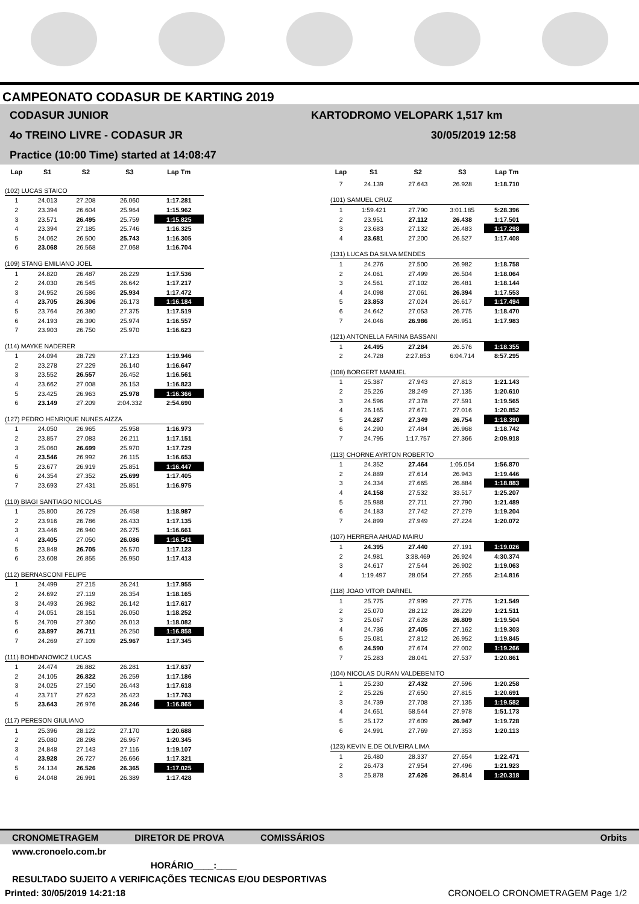CAMPEONATO CODASUR DE KARTING 2019
CODASUR JUNIOR
4o TREINO LIVRE - CODASUR JR
Practice (10:00 Time) started at 14:08:47
KARTODROMO VELOPARK 1,517 km
30/05/2019 12:58
| Lap | S1 | S2 | S3 | Lap Tm |
| --- | --- | --- | --- | --- |
| (102) LUCAS STAICO | | | | |
| 1 | 24.013 | 27.208 | 26.060 | 1:17.281 |
| 2 | 23.394 | 26.604 | 25.964 | 1:15.962 |
| 3 | 23.571 | 26.495 | 25.759 | 1:15.825 |
| 4 | 23.394 | 27.185 | 25.746 | 1:16.325 |
| 5 | 24.062 | 26.500 | 25.743 | 1:16.305 |
| 6 | 23.068 | 26.568 | 27.068 | 1:16.704 |
| (109) STANG EMILIANO JOEL | | | | |
| 1 | 24.820 | 26.487 | 26.229 | 1:17.536 |
| 2 | 24.030 | 26.545 | 26.642 | 1:17.217 |
| 3 | 24.952 | 26.586 | 25.934 | 1:17.472 |
| 4 | 23.705 | 26.306 | 26.173 | 1:16.184 |
| 5 | 23.764 | 26.380 | 27.375 | 1:17.519 |
| 6 | 24.193 | 26.390 | 25.974 | 1:16.557 |
| 7 | 23.903 | 26.750 | 25.970 | 1:16.623 |
| (114) MAYKE NADERER | | | | |
| 1 | 24.094 | 28.729 | 27.123 | 1:19.946 |
| 2 | 23.278 | 27.229 | 26.140 | 1:16.647 |
| 3 | 23.552 | 26.557 | 26.452 | 1:16.561 |
| 4 | 23.662 | 27.008 | 26.153 | 1:16.823 |
| 5 | 23.425 | 26.963 | 25.978 | 1:16.366 |
| 6 | 23.149 | 27.209 | 2:04.332 | 2:54.690 |
| (127) PEDRO HENRIQUE NUNES AIZZA | | | | |
| 1 | 24.050 | 26.965 | 25.958 | 1:16.973 |
| 2 | 23.857 | 27.083 | 26.211 | 1:17.151 |
| 3 | 25.060 | 26.699 | 25.970 | 1:17.729 |
| 4 | 23.546 | 26.992 | 26.115 | 1:16.653 |
| 5 | 23.677 | 26.919 | 25.851 | 1:16.447 |
| 6 | 24.354 | 27.352 | 25.699 | 1:17.405 |
| 7 | 23.693 | 27.431 | 25.851 | 1:16.975 |
| (110) BIAGI SANTIAGO NICOLAS | | | | |
| 1 | 25.800 | 26.729 | 26.458 | 1:18.987 |
| 2 | 23.916 | 26.786 | 26.433 | 1:17.135 |
| 3 | 23.446 | 26.940 | 26.275 | 1:16.661 |
| 4 | 23.405 | 27.050 | 26.086 | 1:16.541 |
| 5 | 23.848 | 26.705 | 26.570 | 1:17.123 |
| 6 | 23.608 | 26.855 | 26.950 | 1:17.413 |
| (112) BERNASCONI FELIPE | | | | |
| 1 | 24.499 | 27.215 | 26.241 | 1:17.955 |
| 2 | 24.692 | 27.119 | 26.354 | 1:18.165 |
| 3 | 24.493 | 26.982 | 26.142 | 1:17.617 |
| 4 | 24.051 | 28.151 | 26.050 | 1:18.252 |
| 5 | 24.709 | 27.360 | 26.013 | 1:18.082 |
| 6 | 23.897 | 26.711 | 26.250 | 1:16.858 |
| 7 | 24.269 | 27.109 | 25.967 | 1:17.345 |
| (111) BOHDANOWICZ LUCAS | | | | |
| 1 | 24.474 | 26.882 | 26.281 | 1:17.637 |
| 2 | 24.105 | 26.822 | 26.259 | 1:17.186 |
| 3 | 24.025 | 27.150 | 26.443 | 1:17.618 |
| 4 | 23.717 | 27.623 | 26.423 | 1:17.763 |
| 5 | 23.643 | 26.976 | 26.246 | 1:16.865 |
| (117) PERESON GIULIANO | | | | |
| 1 | 25.396 | 28.122 | 27.170 | 1:20.688 |
| 2 | 25.080 | 28.298 | 26.967 | 1:20.345 |
| 3 | 24.848 | 27.143 | 27.116 | 1:19.107 |
| 4 | 23.928 | 26.727 | 26.666 | 1:17.321 |
| 5 | 24.134 | 26.526 | 26.365 | 1:17.025 |
| 6 | 24.048 | 26.991 | 26.389 | 1:17.428 |
| Lap | S1 | S2 | S3 | Lap Tm |
| --- | --- | --- | --- | --- |
| 7 | 24.139 | 27.643 | 26.928 | 1:18.710 |
| (101) SAMUEL CRUZ | | | | |
| 1 | 1:59.421 | 27.790 | 3:01.185 | 5:28.396 |
| 2 | 23.951 | 27.112 | 26.438 | 1:17.501 |
| 3 | 23.683 | 27.132 | 26.483 | 1:17.298 |
| 4 | 23.681 | 27.200 | 26.527 | 1:17.408 |
| (131) LUCAS DA SILVA MENDES | | | | |
| 1 | 24.276 | 27.500 | 26.982 | 1:18.758 |
| 2 | 24.061 | 27.499 | 26.504 | 1:18.064 |
| 3 | 24.561 | 27.102 | 26.481 | 1:18.144 |
| 4 | 24.098 | 27.061 | 26.394 | 1:17.553 |
| 5 | 23.853 | 27.024 | 26.617 | 1:17.494 |
| 6 | 24.642 | 27.053 | 26.775 | 1:18.470 |
| 7 | 24.046 | 26.986 | 26.951 | 1:17.983 |
| (121) ANTONELLA FARINA BASSANI | | | | |
| 1 | 24.495 | 27.284 | 26.576 | 1:18.355 |
| 2 | 24.728 | 2:27.853 | 6:04.714 | 8:57.295 |
| (108) BORGERT MANUEL | | | | |
| 1 | 25.387 | 27.943 | 27.813 | 1:21.143 |
| 2 | 25.226 | 28.249 | 27.135 | 1:20.610 |
| 3 | 24.596 | 27.378 | 27.591 | 1:19.565 |
| 4 | 26.165 | 27.671 | 27.016 | 1:20.852 |
| 5 | 24.287 | 27.349 | 26.754 | 1:18.390 |
| 6 | 24.290 | 27.484 | 26.968 | 1:18.742 |
| 7 | 24.795 | 1:17.757 | 27.366 | 2:09.918 |
| (113) CHORNE AYRTON ROBERTO | | | | |
| 1 | 24.352 | 27.464 | 1:05.054 | 1:56.870 |
| 2 | 24.889 | 27.614 | 26.943 | 1:19.446 |
| 3 | 24.334 | 27.665 | 26.884 | 1:18.883 |
| 4 | 24.158 | 27.532 | 33.517 | 1:25.207 |
| 5 | 25.988 | 27.711 | 27.790 | 1:21.489 |
| 6 | 24.183 | 27.742 | 27.279 | 1:19.204 |
| 7 | 24.899 | 27.949 | 27.224 | 1:20.072 |
| (107) HERRERA AHUAD MAIRU | | | | |
| 1 | 24.395 | 27.440 | 27.191 | 1:19.026 |
| 2 | 24.981 | 3:38.469 | 26.924 | 4:30.374 |
| 3 | 24.617 | 27.544 | 26.902 | 1:19.063 |
| 4 | 1:19.497 | 28.054 | 27.265 | 2:14.816 |
| (118) JOAO VITOR DARNEL | | | | |
| 1 | 25.775 | 27.999 | 27.775 | 1:21.549 |
| 2 | 25.070 | 28.212 | 28.229 | 1:21.511 |
| 3 | 25.067 | 27.628 | 26.809 | 1:19.504 |
| 4 | 24.736 | 27.405 | 27.162 | 1:19.303 |
| 5 | 25.081 | 27.812 | 26.952 | 1:19.845 |
| 6 | 24.590 | 27.674 | 27.002 | 1:19.266 |
| 7 | 25.283 | 28.041 | 27.537 | 1:20.861 |
| (104) NICOLAS DURAN VALDEBENITO | | | | |
| 1 | 25.230 | 27.432 | 27.596 | 1:20.258 |
| 2 | 25.226 | 27.650 | 27.815 | 1:20.691 |
| 3 | 24.739 | 27.708 | 27.135 | 1:19.582 |
| 4 | 24.651 | 58.544 | 27.978 | 1:51.173 |
| 5 | 25.172 | 27.609 | 26.947 | 1:19.728 |
| 6 | 24.991 | 27.769 | 27.353 | 1:20.113 |
| (123) KEVIN E.DE OLIVEIRA LIMA | | | | |
| 1 | 26.480 | 28.337 | 27.654 | 1:22.471 |
| 2 | 26.473 | 27.954 | 27.496 | 1:21.923 |
| 3 | 25.878 | 27.626 | 26.814 | 1:20.318 |
CRONOMETRAGEM DIRETOR DE PROVA COMISSÁRIOS Orbits
www.cronoelo.com.br
HORÁRIO____:____
RESULTADO SUJEITO A VERIFICAÇÕES TECNICAS E/OU DESPORTIVAS
Printed: 30/05/2019 14:21:18 CRONOELO CRONOMETRAGEM Page 1/2